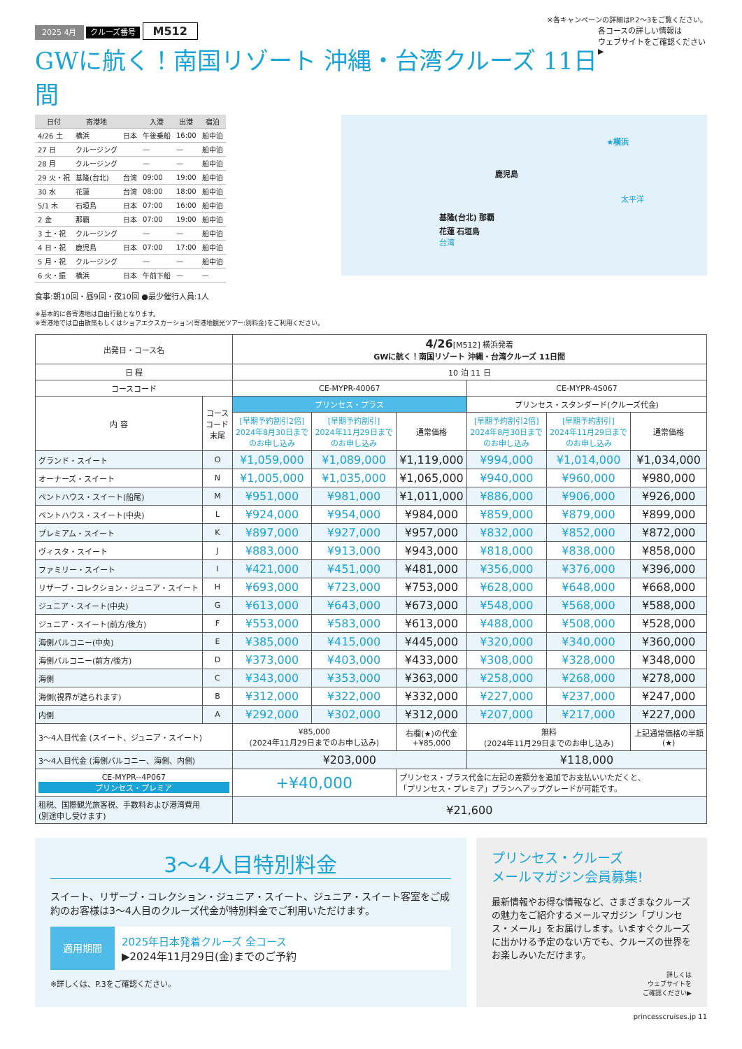※各キャンペーンの詳細はP.2〜3をご覧ください。
2025 4月 クルーズ番号 M512
GWに航く！南国リゾート 沖縄・台湾クルーズ 11日間
各コースの詳しい情報は
ウェブサイトをご確認ください▶
| 日付 | 寄港地 | | 入港 | 出港 | 宿泊 |
| --- | --- | --- | --- | --- | --- |
| 4/26 土 | 横浜 | 日本 | 午後乗船 | 16:00 | 船中泊 |
| 27 日 | クルージング | | — | — | 船中泊 |
| 28 月 | クルージング | | — | — | 船中泊 |
| 29 火・祝 | 基隆(台北) | 台湾 | 09:00 | 19:00 | 船中泊 |
| 30 水 | 花蓮 | 台湾 | 08:00 | 18:00 | 船中泊 |
| 5/1 木 | 石垣島 | 日本 | 07:00 | 16:00 | 船中泊 |
| 2 金 | 那覇 | 日本 | 07:00 | 19:00 | 船中泊 |
| 3 土・祝 | クルージング | | — | — | 船中泊 |
| 4 日・祝 | 鹿児島 | 日本 | 07:00 | 17:00 | 船中泊 |
| 5 月・祝 | クルージング | | — | — | 船中泊 |
| 6 火・振 | 横浜 | 日本 | 午前下船 | — | — |
食事:朝10回・昼9回・夜10回 ●最少催行人員:1人
※基本的に各寄港地は自由行動となります。
※寄港地では自由散策もしくはショアエクスカーション(寄港地観光ツアー:別料金)をご利用ください。
★横浜
鹿児島
太平洋
基隆(台北) 那覇
花蓮 石垣島
台湾
| 出発日・コース名 | | 4/26 [M512] 横浜発着 GWに航く！南国リゾート 沖縄・台湾クルーズ 11日間 | | | | | |
| 日 程 | | 10 泊 11 日 | | | | | |
| コースコード | | CE-MYPR-40067 | | | CE-MYPR-4S067 | | |
| 内 容 | コース コード 末尾 | プリンセス・プラス | | | プリンセス・スタンダード(クルーズ代金) | | |
| | | [早期予約割引2倍] 2024年8月30日まで のお申し込み | [早期予約割引] 2024年11月29日まで のお申し込み | 通常価格 | [早期予約割引2倍] 2024年8月30日まで のお申し込み | [早期予約割引] 2024年11月29日まで のお申し込み | 通常価格 |
| グランド・スイート | O | ¥1,059,000 | ¥1,089,000 | ¥1,119,000 | ¥994,000 | ¥1,014,000 | ¥1,034,000 |
| オーナーズ・スイート | N | ¥1,005,000 | ¥1,035,000 | ¥1,065,000 | ¥940,000 | ¥960,000 | ¥980,000 |
| ペントハウス・スイート(船尾) | M | ¥951,000 | ¥981,000 | ¥1,011,000 | ¥886,000 | ¥906,000 | ¥926,000 |
| ペントハウス・スイート(中央) | L | ¥924,000 | ¥954,000 | ¥984,000 | ¥859,000 | ¥879,000 | ¥899,000 |
| プレミアム・スイート | K | ¥897,000 | ¥927,000 | ¥957,000 | ¥832,000 | ¥852,000 | ¥872,000 |
| ヴィスタ・スイート | J | ¥883,000 | ¥913,000 | ¥943,000 | ¥818,000 | ¥838,000 | ¥858,000 |
| ファミリー・スイート | I | ¥421,000 | ¥451,000 | ¥481,000 | ¥356,000 | ¥376,000 | ¥396,000 |
| リザーブ・コレクション・ジュニア・スイート | H | ¥693,000 | ¥723,000 | ¥753,000 | ¥628,000 | ¥648,000 | ¥668,000 |
| ジュニア・スイート(中央) | G | ¥613,000 | ¥643,000 | ¥673,000 | ¥548,000 | ¥568,000 | ¥588,000 |
| ジュニア・スイート(前方/後方) | F | ¥553,000 | ¥583,000 | ¥613,000 | ¥488,000 | ¥508,000 | ¥528,000 |
| 海側バルコニー(中央) | E | ¥385,000 | ¥415,000 | ¥445,000 | ¥320,000 | ¥340,000 | ¥360,000 |
| 海側バルコニー(前方/後方) | D | ¥373,000 | ¥403,000 | ¥433,000 | ¥308,000 | ¥328,000 | ¥348,000 |
| 海側 | C | ¥343,000 | ¥353,000 | ¥363,000 | ¥258,000 | ¥268,000 | ¥278,000 |
| 海側(視界が遮られます) | B | ¥312,000 | ¥322,000 | ¥332,000 | ¥227,000 | ¥237,000 | ¥247,000 |
| 内側 | A | ¥292,000 | ¥302,000 | ¥312,000 | ¥207,000 | ¥217,000 | ¥227,000 |
| 3〜4人目代金 (スイート、ジュニア・スイート) | | ¥85,000 (2024年11月29日までのお申し込み) | | 右欄(★)の代金 +¥85,000 | 無料 (2024年11月29日までのお申し込み) | | 上記通常価格の半額 (★) |
| 3〜4人目代金 (海側バルコニー、海側、内側) | | ¥203,000 | | | ¥118,000 | | |
| CE-MYPR--4P067 プリンセス・プレミア | | +¥40,000 | | プリンセス・プラス代金に左記の差額分を追加でお支払いいただくと、 「プリンセス・プレミア」プランへアップグレードが可能です。 | | | |
| 租税、国際観光旅客税、手数料および港湾費用 (別途申し受けます) | | ¥21,600 | | | | | |
3〜4人目特別料金
スイート、リザーブ・コレクション・ジュニア・スイート、ジュニア・スイート客室をご成約のお客様は3〜4人目のクルーズ代金が特別料金でご利用いただけます。
適用期間
2025年日本発着クルーズ 全コース
▶2024年11月29日(金)までのご予約
※詳しくは、P.3をご確認ください。
プリンセス・クルーズ
メールマガジン会員募集!
最新情報やお得な情報など、さまざまなクルーズの魅力をご紹介するメールマガジン「プリンセス・メール」をお届けします。いますぐクルーズに出かける予定のない方でも、クルーズの世界をお楽しみいただけます。
詳しくは
ウェブサイトを
ご確認ください▶
princesscruises.jp 11